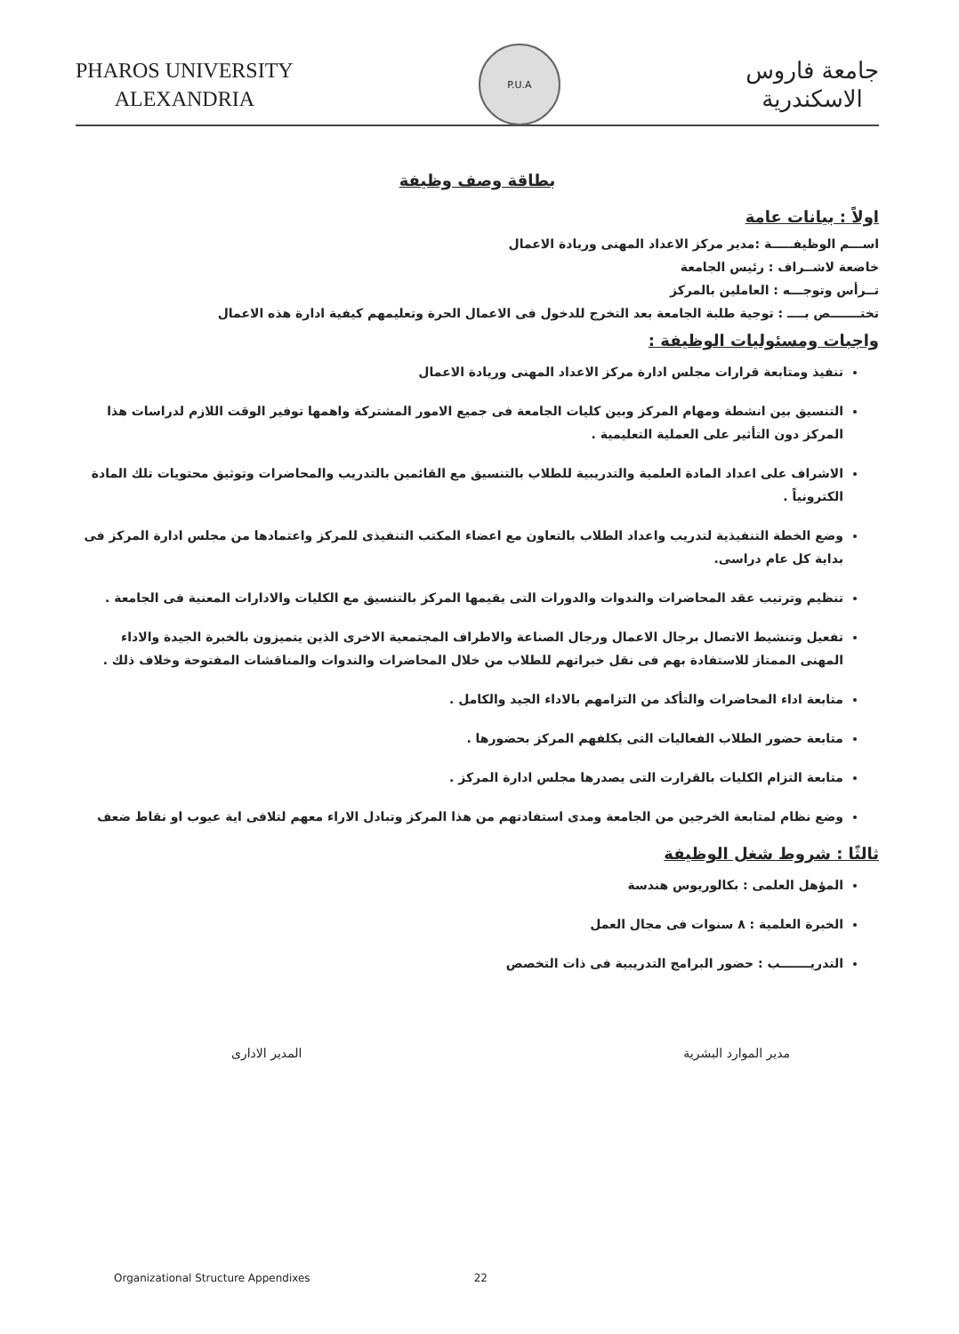PHAROS UNIVERSITY
ALEXANDRIA
P.U.A
جامعة فاروس
الاسكندرية
بطاقة وصف وظيفة
اولاً : بيانات عامة
اســـم الوظيفـــــة :مدير مركز الاعداد المهنى وريادة الاعمال
خاضعة لاشــراف : رئيس الجامعة
تــرأس وتوجـــه : العاملين بالمركز
تختـــــــص بــــ : توجية طلبة الجامعة بعد التخرج للدخول فى الاعمال الحرة وتعليمهم كيفية ادارة هذه الاعمال
واجبات ومسئوليات الوظيفة :
تنفيذ ومتابعة قرارات مجلس ادارة مركز الاعداد المهنى وريادة الاعمال
التنسيق بين انشطة ومهام المركز وبين كليات الجامعة فى جميع الامور المشتركة واهمها توفير الوقت اللازم لدراسات هذا المركز دون التأثير على العملية التعليمية .
الاشراف على اعداد المادة العلمية والتدريبية للطلاب بالتنسيق مع القائمين بالتدريب والمحاضرات وتوثيق محتويات تلك المادة الكترونياً .
وضع الخطة التنفيذية لتدريب واعداد الطلاب بالتعاون مع اعضاء المكتب التنفيذى للمركز واعتمادها من مجلس ادارة المركز فى بداية كل عام دراسى.
تنظيم وترتيب عقد المحاضرات والندوات والدورات التى يقيمها المركز بالتنسيق مع الكليات والادارات المعنية فى الجامعة .
تفعيل وتنشيط الاتصال برجال الاعمال ورجال الصناعة والاطراف المجتمعية الاخرى الذين يتميزون بالخبرة الجيدة والاداء المهنى الممتاز للاستفادة بهم فى نقل خبراتهم للطلاب من خلال المحاضرات والندوات والمناقشات المفتوحة وخلاف ذلك .
متابعة اداء المحاضرات والتأكد من التزامهم بالاداء الجيد والكامل .
متابعة حضور الطلاب الفعاليات التى يكلفهم المركز بحضورها .
متابعة التزام الكليات بالقرارت التى يصدرها مجلس ادارة المركز .
وضع نظام لمتابعة الخرجين من الجامعة ومدى استفادتهم من هذا المركز وتبادل الاراء معهم لتلافى اية عيوب او نقاط ضعف
ثالثًا : شروط شغل الوظيفة
المؤهل العلمى : بكالوريوس هندسة
الخبرة العلمية : ٨ سنوات فى مجال العمل
التدريـــــــب : حضور البرامج التدريبية فى ذات التخصص
مدير الموارد البشرية المدير الادارى
Organizational Structure Appendixes 22